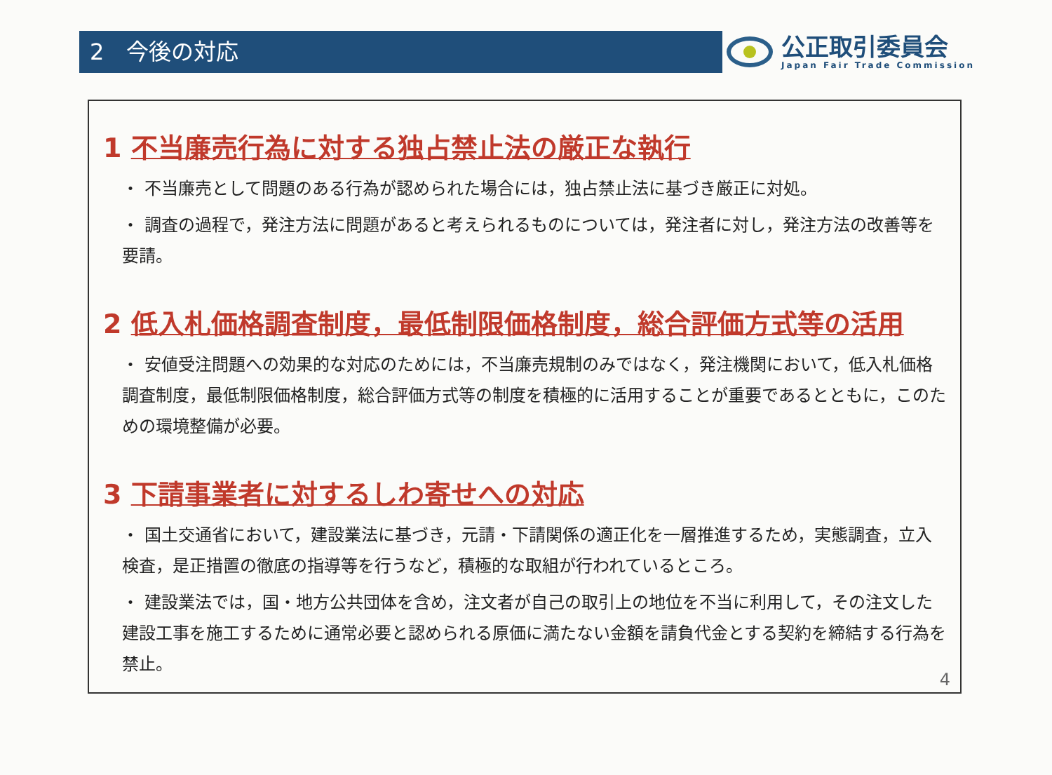2　今後の対応
公正取引委員会
Japan Fair Trade Commission
1 不当廉売行為に対する独占禁止法の厳正な執行
・ 不当廉売として問題のある行為が認められた場合には，独占禁止法に基づき厳正に対処。
・ 調査の過程で，発注方法に問題があると考えられるものについては，発注者に対し，発注方法の改善等を要請。
2 低入札価格調査制度，最低制限価格制度，総合評価方式等の活用
・ 安値受注問題への効果的な対応のためには，不当廉売規制のみではなく，発注機関において，低入札価格調査制度，最低制限価格制度，総合評価方式等の制度を積極的に活用することが重要であるとともに，このための環境整備が必要。
3 下請事業者に対するしわ寄せへの対応
・ 国土交通省において，建設業法に基づき，元請・下請関係の適正化を一層推進するため，実態調査，立入検査，是正措置の徹底の指導等を行うなど，積極的な取組が行われているところ。
・ 建設業法では，国・地方公共団体を含め，注文者が自己の取引上の地位を不当に利用して，その注文した建設工事を施工するために通常必要と認められる原価に満たない金額を請負代金とする契約を締結する行為を禁止。
4